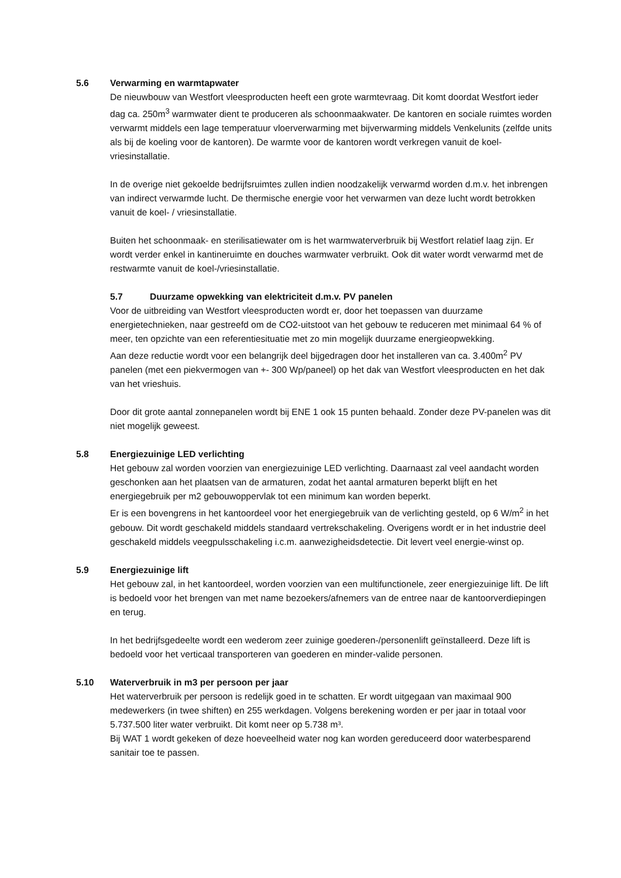5.6 Verwarming en warmtapwater
De nieuwbouw van Westfort vleesproducten heeft een grote warmtevraag. Dit komt doordat Westfort ieder dag ca. 250m<sup>3</sup> warmwater dient te produceren als schoonmaakwater. De kantoren en sociale ruimtes worden verwarmt middels een lage temperatuur vloerverwarming met bijverwarming middels Venkelunits (zelfde units als bij de koeling voor de kantoren). De warmte voor de kantoren wordt verkregen vanuit de koel- vriesinstallatie.
In de overige niet gekoelde bedrijfsruimtes zullen indien noodzakelijk verwarmd worden d.m.v. het inbrengen van indirect verwarmde lucht. De thermische energie voor het verwarmen van deze lucht wordt betrokken vanuit de koel- / vriesinstallatie.
Buiten het schoonmaak- en sterilisatiewater om is het warmwaterverbruik bij Westfort relatief laag zijn. Er wordt verder enkel in kantineruimte en douches warmwater verbruikt. Ook dit water wordt verwarmd met de restwarmte vanuit de koel-/vriesinstallatie.
5.7 Duurzame opwekking van elektriciteit d.m.v. PV panelen
Voor de uitbreiding van Westfort vleesproducten wordt er, door het toepassen van duurzame energietechnieken, naar gestreefd om de CO2-uitstoot van het gebouw te reduceren met minimaal 64 % of meer, ten opzichte van een referentiesituatie met zo min mogelijk duurzame energieopwekking.
Aan deze reductie wordt voor een belangrijk deel bijgedragen door het installeren van ca. 3.400m<sup>2</sup> PV panelen (met een piekvermogen van +- 300 Wp/paneel) op het dak van Westfort vleesproducten en het dak van het vrieshuis.
Door dit grote aantal zonnepanelen wordt bij ENE 1 ook 15 punten behaald. Zonder deze PV-panelen was dit niet mogelijk geweest.
5.8 Energiezuinige LED verlichting
Het gebouw zal worden voorzien van energiezuinige LED verlichting. Daarnaast zal veel aandacht worden geschonken aan het plaatsen van de armaturen, zodat het aantal armaturen beperkt blijft en het energiegebruik per m2 gebouwoppervlak tot een minimum kan worden beperkt.
Er is een bovengrens in het kantoordeel voor het energiegebruik van de verlichting gesteld, op 6 W/m<sup>2</sup> in het gebouw. Dit wordt geschakeld middels standaard vertrekschakeling. Overigens wordt er in het industrie deel geschakeld middels veegpulsschakeling i.c.m. aanwezigheidsdetectie. Dit levert veel energie-winst op.
5.9 Energiezuinige lift
Het gebouw zal, in het kantoordeel, worden voorzien van een multifunctionele, zeer energiezuinige lift. De lift is bedoeld voor het brengen van met name bezoekers/afnemers van de entree naar de kantoorverdiepingen en terug.
In het bedrijfsgedeelte wordt een wederom zeer zuinige goederen-/personenlift geïnstalleerd. Deze lift is bedoeld voor het verticaal transporteren van goederen en minder-valide personen.
5.10 Waterverbruik in m3 per persoon per jaar
Het waterverbruik per persoon is redelijk goed in te schatten. Er wordt uitgegaan van maximaal 900 medewerkers (in twee shiften) en 255 werkdagen. Volgens berekening worden er per jaar in totaal voor 5.737.500 liter water verbruikt. Dit komt neer op 5.738 m³.
Bij WAT 1 wordt gekeken of deze hoeveelheid water nog kan worden gereduceerd door waterbesparend sanitair toe te passen.